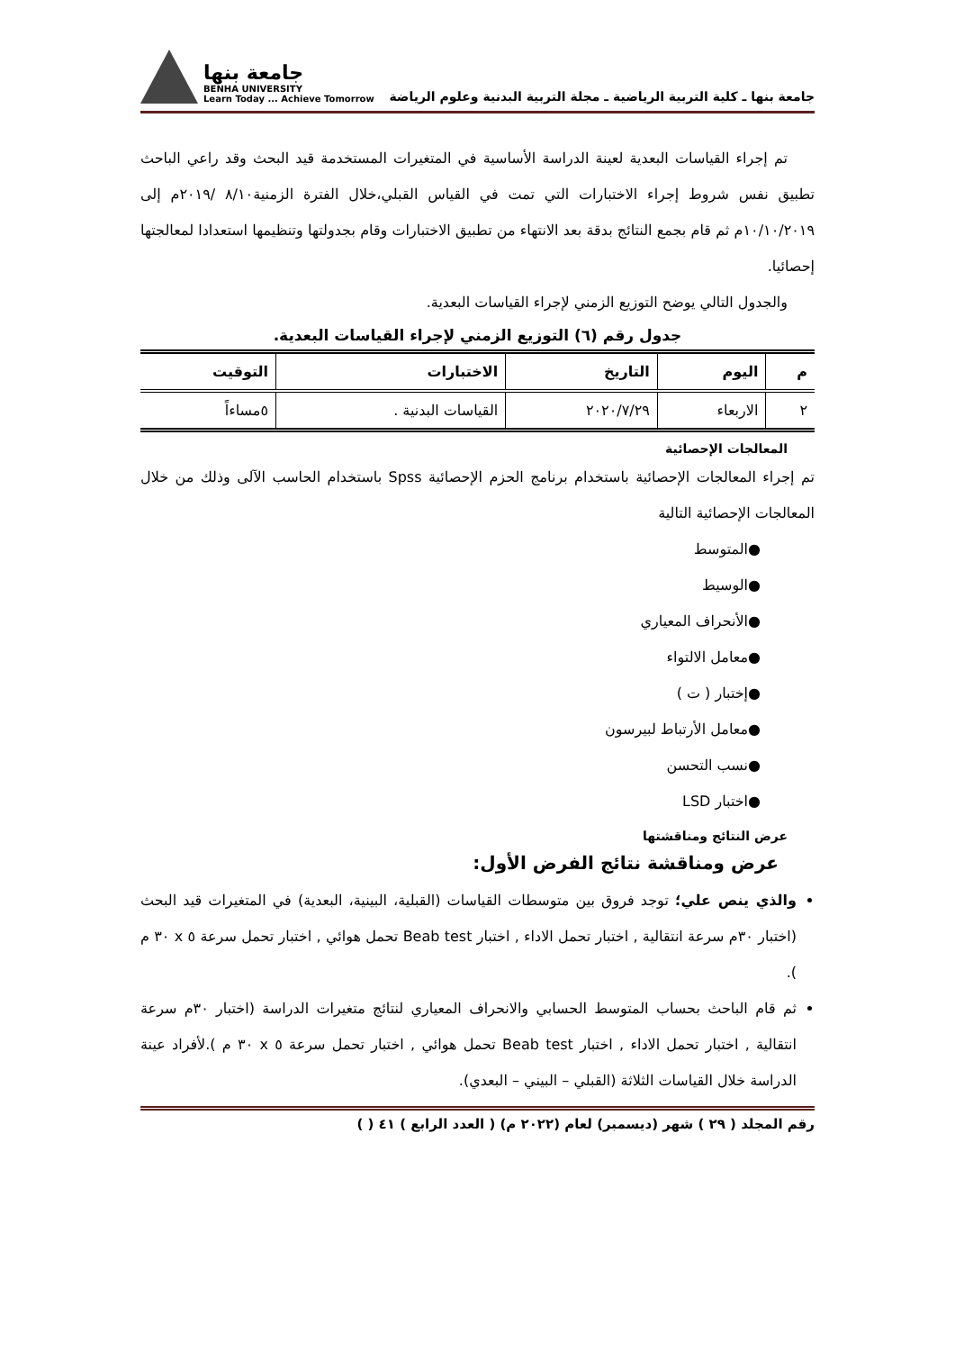جامعة بنها ـ كلية التربية الرياضية ـ مجلة التربية البدنية وعلوم الرياضة
جامعة بنها
BENHA UNIVERSITY
Learn Today ... Achieve Tomorrow
تم إجراء القياسات البعدية لعينة الدراسة الأساسية في المتغيرات المستخدمة قيد البحث وقد راعي الباحث تطبيق نفس شروط إجراء الاختبارات التي تمت في القياس القبلي،خلال الفترة الزمنية٨/١٠ /٢٠١٩م إلى ١٠/١٠/٢٠١٩م ثم قام بجمع النتائج بدقة بعد الانتهاء من تطبيق الاختبارات وقام بجدولتها وتنظيمها استعدادا لمعالجتها إحصائيا.
والجدول التالي يوضح التوزيع الزمني لإجراء القياسات البعدية.
جدول رقم (٦) التوزيع الزمني لإجراء القياسات البعدية.
| م | اليوم | التاريخ | الاختبارات | التوقيت |
| --- | --- | --- | --- | --- |
| ٢ | الاربعاء | ٢٠٢٠/٧/٢٩ | القياسات البدنية . | ٥مساءاً |
المعالجات الإحصائية
تم إجراء المعالجات الإحصائية باستخدام برنامج الحزم الإحصائية Spss باستخدام الحاسب الآلى وذلك من خلال المعالجات الإحصائية التالية
●المتوسط
●الوسيط
●الأنحراف المعياري
●معامل الالتواء
●إختبار ( ت )
●معامل الأرتباط لبيرسون
●نسب التحسن
●اختبار LSD
عرض النتائج ومناقشتها
عرض ومناقشة نتائج الفرض الأول:
والذي ينص علي؛ توجد فروق بين متوسطات القياسات (القبلية، البينية، البعدية) في المتغيرات قيد البحث (اختبار ٣٠م سرعة انتقالية , اختبار تحمل الاداء , اختبار Beab test تحمل هوائي , اختبار تحمل سرعة ٥ x ٣٠ م ).
ثم قام الباحث بحساب المتوسط الحسابي والانحراف المعياري لنتائج متغيرات الدراسة (اختبار ٣٠م سرعة انتقالية , اختبار تحمل الاداء , اختبار Beab test تحمل هوائي , اختبار تحمل سرعة ٥ x ٣٠ م ).لأفراد عينة الدراسة خلال القياسات الثلاثة (القبلي – البيني – البعدي).
رقم المجلد ( ٢٩ ) شهر (ديسمبر) لعام (٢٠٢٢ م) ( العدد الرابع ) ٤١ ( )